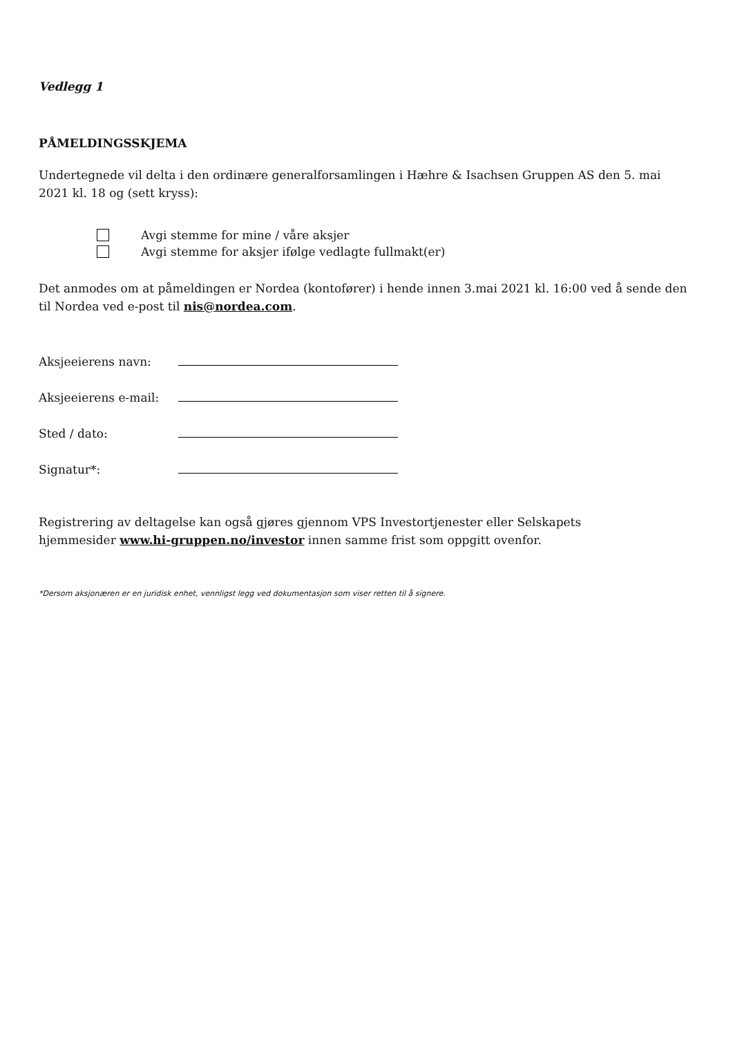Vedlegg 1
PÅMELDINGSSKJEMA
Undertegnede vil delta i den ordinære generalforsamlingen i Hæhre & Isachsen Gruppen AS den 5. mai 2021 kl. 18 og (sett kryss):
Avgi stemme for mine / våre aksjer
Avgi stemme for aksjer ifølge vedlagte fullmakt(er)
Det anmodes om at påmeldingen er Nordea (kontofører) i hende innen 3.mai 2021 kl. 16:00 ved å sende den til Nordea ved e-post til nis@nordea.com.
Aksjeeierens navn:
Aksjeeierens e-mail:
Sted / dato:
Signatur*:
Registrering av deltagelse kan også gjøres gjennom VPS Investortjenester eller Selskapets
hjemmesider www.hi-gruppen.no/investor innen samme frist som oppgitt ovenfor.
*Dersom aksjonæren er en juridisk enhet, vennligst legg ved dokumentasjon som viser retten til å signere.